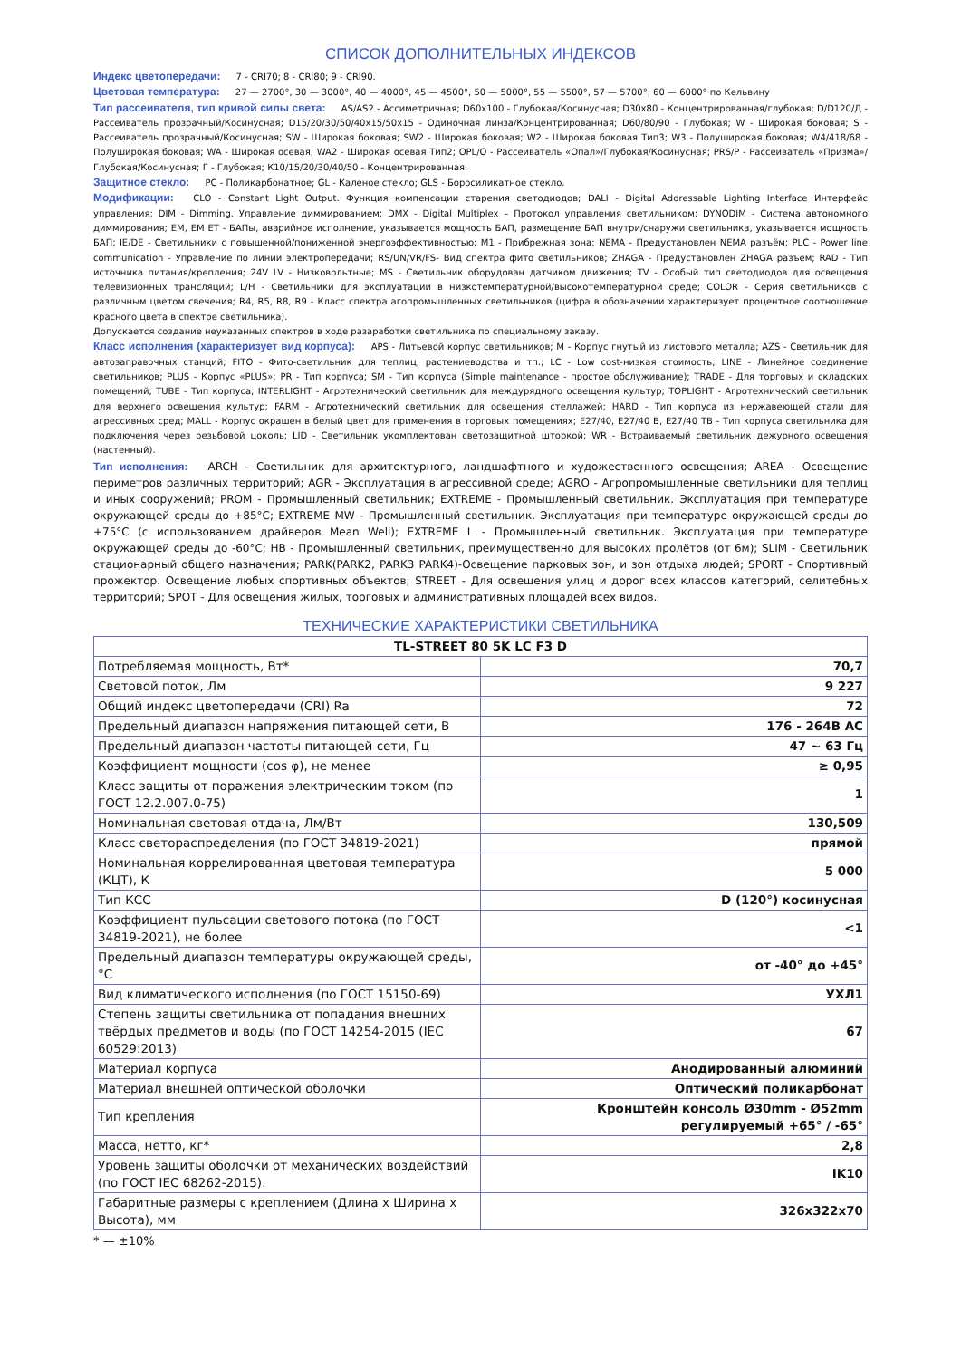СПИСОК ДОПОЛНИТЕЛЬНЫХ ИНДЕКСОВ
Индекс цветопередачи: 7 - CRI70; 8 - CRI80; 9 - CRI90.
Цветовая температура: 27 — 2700°, 30 — 3000°, 40 — 4000°, 45 — 4500°, 50 — 5000°, 55 — 5500°, 57 — 5700°, 60 — 6000° по Кельвину
Тип рассеивателя, тип кривой силы света: AS/AS2 - Ассиметричная; D60x100 - Глубокая/Косинусная; D30x80 - Концентрированная/глубокая; D/D120/Д - Рассеиватель прозрачный/Косинусная; D15/20/30/50/40x15/50x15 - Одиночная линза/Концентрированная; D60/80/90 - Глубокая; W - Широкая боковая; S - Рассеиватель прозрачный/Косинусная; SW - Широкая боковая; SW2 - Широкая боковая; W2 - Широкая боковая Тип3; W3 - Полуширокая боковая; W4/418/68 - Полуширокая боковая; WA - Широкая осевая; WA2 - Широкая осевая Тип2; OPL/O - Рассеиватель «Опал»/Глубокая/Косинусная; PRS/P - Рассеиватель «Призма»/Глубокая/Косинусная; Г - Глубокая; К10/15/20/30/40/50 - Концентрированная.
Защитное стекло: PC - Поликарбонатное; GL - Каленое стекло; GLS - Боросиликатное стекло.
Модификации: CLO - Constant Light Output. Функция компенсации старения светодиодов; DALI - Digital Addressable Lighting Interface Интерфейс управления; DIM - Dimming. Управление диммированием; DMX - Digital Multiplex – Протокол управления светильником; DYNODIM - Система автономного диммирования; EM, EM ET - БАПы, аварийное исполнение, указывается мощность БАП, размещение БАП внутри/снаружи светильника, указывается мощность БАП; IE/DE - Светильники с повышенной/пониженной энергоэффективностью; M1 - Прибрежная зона; NEMA - Предустановлен NEMA разъём; PLC - Power line communication - Управление по линии электропередачи; RS/UN/VR/FS- Вид спектра фито светильников; ZHAGA - Предустановлен ZHAGA разъем; RAD - Тип источника питания/крепления; 24V LV - Низковольтные; MS - Светильник оборудован датчиком движения; TV - Особый тип светодиодов для освещения телевизионных трансляций; L/H - Светильники для эксплуатации в низкотемпературной/высокотемпературной среде; COLOR - Серия светильников с различным цветом свечения; R4, R5, R8, R9 - Класс спектра агопромышленных светильников (цифра в обозначении характеризует процентное соотношение красного цвета в спектре светильника).
Допускается создание неуказанных спектров в ходе разаработки светильника по специальному заказу.
Класс исполнения (характеризует вид корпуса): APS - Литьевой корпус светильников; M - Корпус гнутый из листового металла; AZS - Светильник для автозаправочных станций; FITO - Фито-светильник для теплиц, растениеводства и тп.; LC - Low cost-низкая стоимость; LINE - Линейное соединение светильников; PLUS - Корпус «PLUS»; PR - Тип корпуса; SM - Тип корпуса (Simple maintenance - простое обслуживание); TRADE - Для торговых и складских помещений; TUBE - Тип корпуса; INTERLIGHT - Агротехнический светильник для междурядного освещения культур; TOPLIGHT - Агротехнический светильник для верхнего освещения культур; FARM - Агротехнический светильник для освещения стеллажей; HARD - Тип корпуса из нержавеющей стали для агрессивных сред; MALL - Корпус окрашен в белый цвет для применения в торговых помещениях; E27/40, E27/40 B, E27/40 TB - Тип корпуса светильника для подключения через резьбовой цоколь; LID - Светильник укомплектован светозащитной шторкой; WR - Встраиваемый светильник дежурного освещения (настенный).
Тип исполнения: ARCH - Светильник для архитектурного, ландшафтного и художественного освещения; AREA - Освещение периметров различных территорий; AGR - Эксплуатация в агрессивной среде; AGRO - Агропромышленные светильники для теплиц и иных сооружений; PROM - Промышленный светильник; EXTREME - Промышленный светильник. Эксплуатация при температуре окружающей среды до +85°C; EXTREME MW - Промышленный светильник. Эксплуатация при температуре окружающей среды до +75°C (с использованием драйверов Mean Well); EXTREME L - Промышленный светильник. Эксплуатация при температуре окружающей среды до -60°C; HB - Промышленный светильник, преимущественно для высоких пролётов (от 6м); SLIM - Светильник стационарный общего назначения; PARK(PARK2, PARK3 PARK4)-Освещение парковых зон, и зон отдыха людей; SPORT - Спортивный прожектор. Освещение любых спортивных объектов; STREET - Для освещения улиц и дорог всех классов категорий, селитебных территорий; SPOT - Для освещения жилых, торговых и административных площадей всех видов.
ТЕХНИЧЕСКИЕ ХАРАКТЕРИСТИКИ СВЕТИЛЬНИКА
| TL-STREET 80 5K LC F3 D | |
| --- | --- |
| Потребляемая мощность, Вт* | 70,7 |
| Световой поток, Лм | 9 227 |
| Общий индекс цветопередачи (CRI) Ra | 72 |
| Предельный диапазон напряжения питающей сети, В | 176 - 264В AC |
| Предельный диапазон частоты питающей сети, Гц | 47 ~ 63 Гц |
| Коэффициент мощности (cos φ), не менее | ≥ 0,95 |
| Класс защиты от поражения электрическим током (по ГОСТ 12.2.007.0-75) | 1 |
| Номинальная световая отдача, Лм/Вт | 130,509 |
| Класс светораспределения (по ГОСТ 34819-2021) | прямой |
| Номинальная коррелированная цветовая температура (КЦТ), К | 5 000 |
| Тип КСС | D (120°) косинусная |
| Коэффициент пульсации светового потока (по ГОСТ 34819-2021), не более | <1 |
| Предельный диапазон температуры окружающей среды, °C | от -40° до +45° |
| Вид климатического исполнения (по ГОСТ 15150-69) | УХЛ1 |
| Степень защиты светильника от попадания внешних твёрдых предметов и воды (по ГОСТ 14254-2015 (IEC 60529:2013) | 67 |
| Материал корпуса | Анодированный алюминий |
| Материал внешней оптической оболочки | Оптический поликарбонат |
| Тип крепления | Кронштейн консоль Ø30mm - Ø52mm регулируемый +65° / -65° |
| Масса, нетто, кг* | 2,8 |
| Уровень защиты оболочки от механических воздействий (по ГОСТ IEC 68262-2015). | IK10 |
| Габаритные размеры с креплением (Длина x Ширина x Высота), мм | 326x322x70 |
* — ±10%